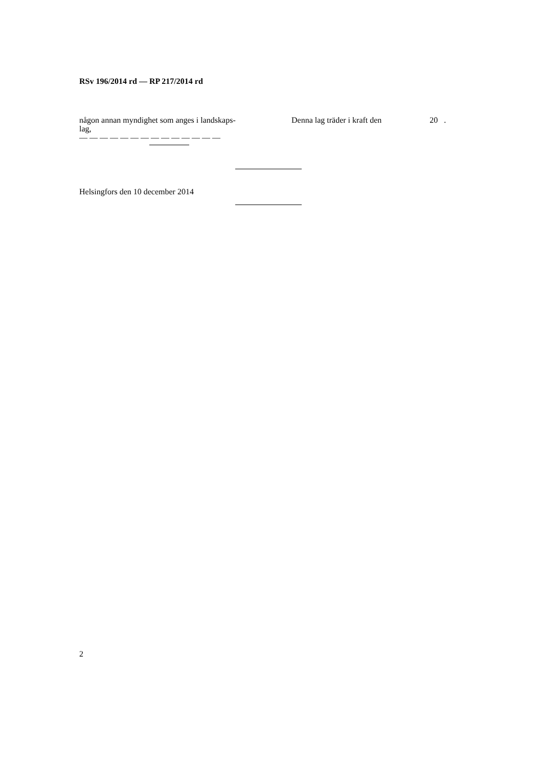RSv 196/2014 rd — RP 217/2014 rd
någon annan myndighet som anges i landskaps-
lag,
— — — — — — — — — — — — — —
Denna lag träder i kraft den 20 .
Helsingfors den 10 december 2014
2